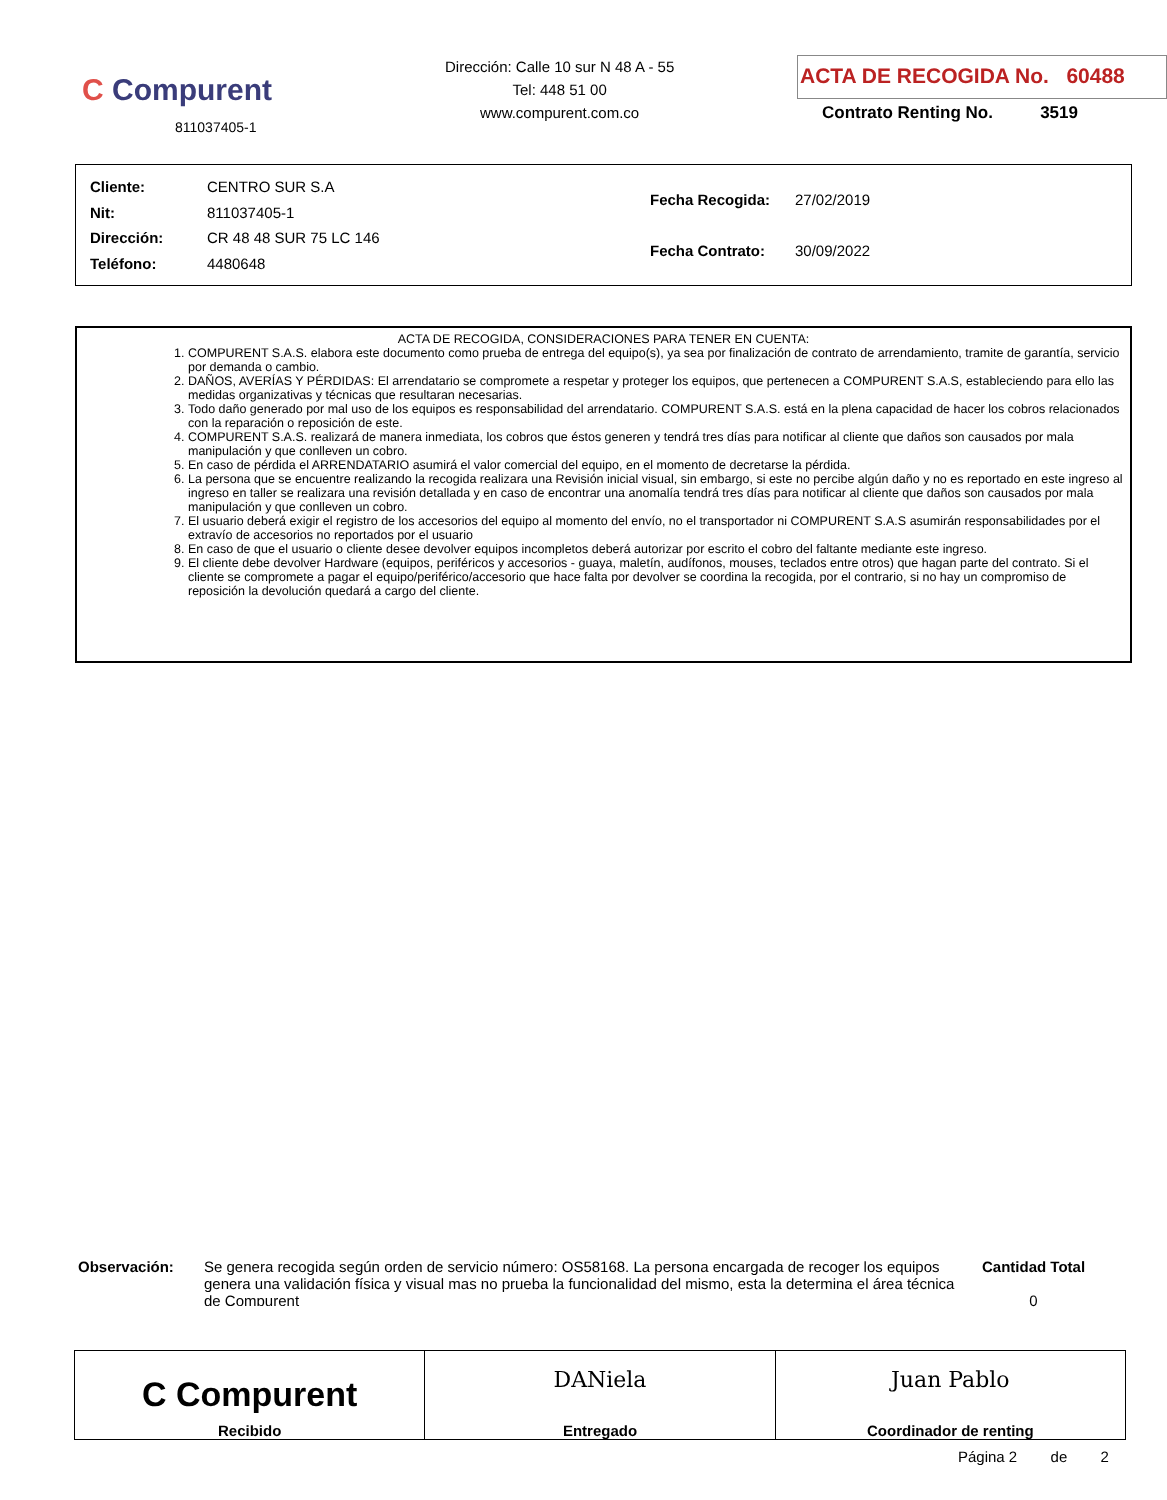C Compurent
811037405-1
Dirección: Calle 10 sur N 48 A - 55
Tel: 448 51 00
www.compurent.com.co
ACTA DE RECOGIDA No. 60488
Contrato Renting No. 3519
| Cliente: | CENTRO SUR S.A |
| Nit: | 811037405-1 |
| Dirección: | CR 48 48 SUR 75 LC 146 |
| Teléfono: | 4480648 |
| Fecha Recogida: | 27/02/2019 |
| Fecha Contrato: | 30/09/2022 |
ACTA DE RECOGIDA, CONSIDERACIONES PARA TENER EN CUENTA:
1. COMPURENT S.A.S. elabora este documento como prueba de entrega del equipo(s), ya sea por finalización de contrato de arrendamiento, tramite de garantía, servicio por demanda o cambio.
2. DAÑOS, AVERÍAS Y PÉRDIDAS: El arrendatario se compromete a respetar y proteger los equipos, que pertenecen a COMPURENT S.A.S, estableciendo para ello las medidas organizativas y técnicas que resultaran necesarias.
3. Todo daño generado por mal uso de los equipos es responsabilidad del arrendatario. COMPURENT S.A.S. está en la plena capacidad de hacer los cobros relacionados con la reparación o reposición de este.
4. COMPURENT S.A.S. realizará de manera inmediata, los cobros que éstos generen y tendrá tres días para notificar al cliente que daños son causados por mala manipulación y que conlleven un cobro.
5. En caso de pérdida el ARRENDATARIO asumirá el valor comercial del equipo, en el momento de decretarse la pérdida.
6. La persona que se encuentre realizando la recogida realizara una Revisión inicial visual, sin embargo, si este no percibe algún daño y no es reportado en este ingreso al ingreso en taller se realizara una revisión detallada y en caso de encontrar una anomalía tendrá tres días para notificar al cliente que daños son causados por mala manipulación y que conlleven un cobro.
7. El usuario deberá exigir el registro de los accesorios del equipo al momento del envío, no el transportador ni COMPURENT S.A.S asumirán responsabilidades por el extravío de accesorios no reportados por el usuario
8. En caso de que el usuario o cliente desee devolver equipos incompletos deberá autorizar por escrito el cobro del faltante mediante este ingreso.
9. El cliente debe devolver Hardware (equipos, periféricos y accesorios - guaya, maletín, audífonos, mouses, teclados entre otros) que hagan parte del contrato. Si el cliente se compromete a pagar el equipo/periférico/accesorio que hace falta por devolver se coordina la recogida, por el contrario, si no hay un compromiso de reposición la devolución quedará a cargo del cliente.
Observación:
Se genera recogida según orden de servicio número: OS58168. La persona encargada de recoger los equipos genera una validación física y visual mas no prueba la funcionalidad del mismo, esta la determina el área técnica de Compurent
Cantidad Total
0
C Compurent
Recibido
DANiela
Entregado
Juan Pablo
Coordinador de renting
Página 2 de 2